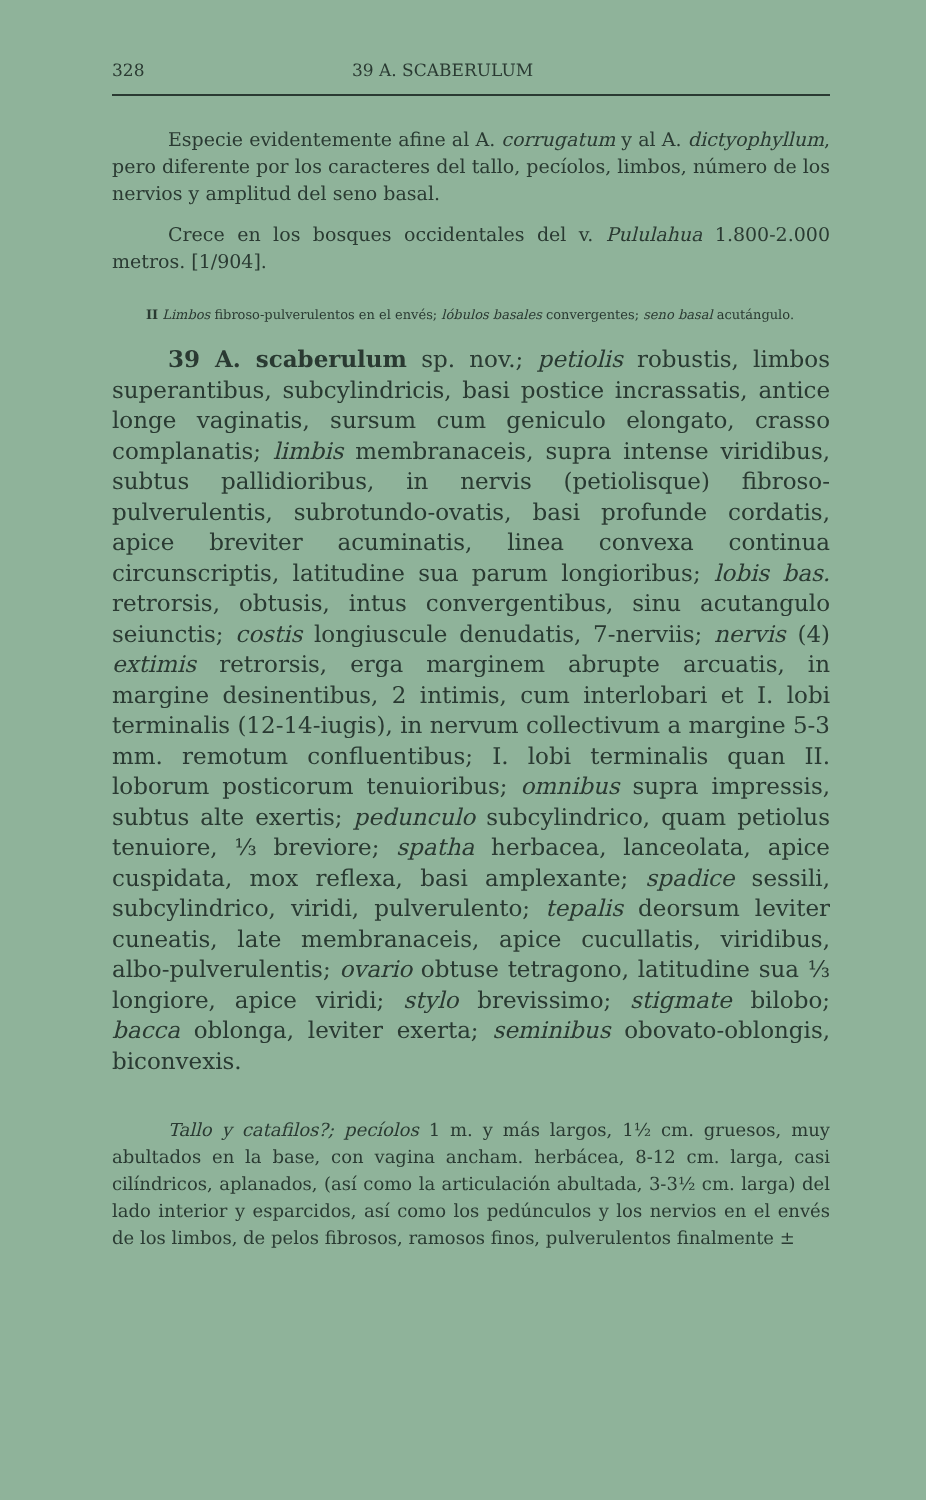328 39 A. SCABERULUM
Especie evidentemente afine al A. corrugatum y al A. dictyophyllum, pero diferente por los caracteres del tallo, pecíolos, limbos, número de los nervios y amplitud del seno basal.
Crece en los bosques occidentales del v. Pululahua 1.800-2.000 metros. [1/904].
II Limbos fibroso-pulverulentos en el envés; lóbulos basales convergentes; seno basal acutángulo.
39 A. scaberulum sp. nov.; petiolis robustis, limbos superantibus, subcylindricis, basi postice incrassatis, antice longe vaginatis, sursum cum geniculo elongato, crasso complanatis; limbis membranaceis, supra intense viridibus, subtus pallidioribus, in nervis (petiolisque) fibroso-pulverulentis, subrotundo-ovatis, basi profunde cordatis, apice breviter acuminatis, linea convexa continua circunscriptis, latitudine sua parum longioribus; lobis bas. retrorsis, obtusis, intus convergentibus, sinu acutangulo seiunctis; costis longiuscule denudatis, 7-nerviis; nervis (4) extimis retrorsis, erga marginem abrupte arcuatis, in margine desinentibus, 2 intimis, cum interlobari et I. lobi terminalis (12-14-iugis), in nervum collectivum a margine 5-3 mm. remotum confluentibus; I. lobi terminalis quan II. loborum posticorum tenuioribus; omnibus supra impressis, subtus alte exertis; pedunculo subcylindrico, quam petiolus tenuiore, ⅓ breviore; spatha herbacea, lanceolata, apice cuspidata, mox reflexa, basi amplexante; spadice sessili, subcylindrico, viridi, pulverulento; tepalis deorsum leviter cuneatis, late membranaceis, apice cucullatis, viridibus, albo-pulverulentis; ovario obtuse tetragono, latitudine sua ⅓ longiore, apice viridi; stylo brevissimo; stigmate bilobo; bacca oblonga, leviter exerta; seminibus obovato-oblongis, biconvexis.
Tallo y catafilos?; pecíolos 1 m. y más largos, 1½ cm. gruesos, muy abultados en la base, con vagina ancham. herbácea, 8-12 cm. larga, casi cilíndricos, aplanados, (así como la articulación abultada, 3-3½ cm. larga) del lado interior y esparcidos, así como los pedúnculos y los nervios en el envés de los limbos, de pelos fibrosos, ramosos finos, pulverulentos finalmente ±